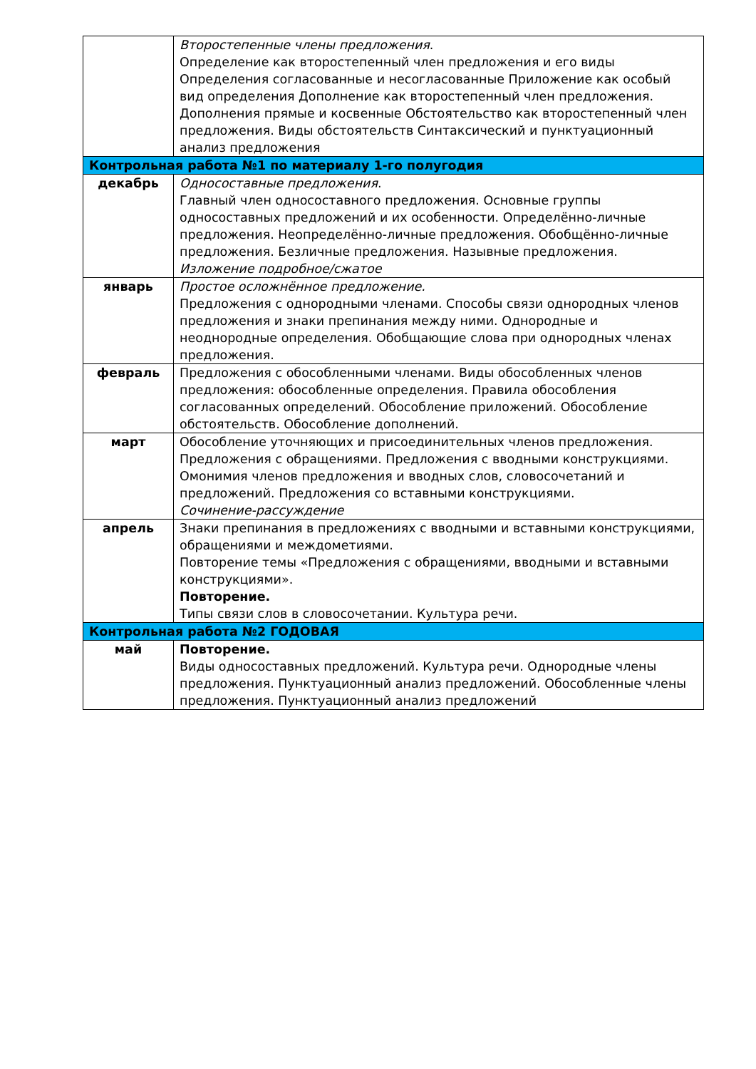| | Второстепенные члены предложения . Определение как второстепенный член предложения и его виды Определения согласованные и несогласованные Приложение как особый вид определения Дополнение как второстепенный член предложения. Дополнения прямые и косвенные Обстоятельство как второстепенный член предложения. Виды обстоятельств Синтаксический и пунктуационный анализ предложения |
| Контрольная работа №1 по материалу 1-го полугодия | |
| декабрь | Односоставные предложения . Главный член односоставного предложения. Основные группы односоставных предложений и их особенности. Определённо-личные предложения. Неопределённо-личные предложения. Обобщённо-личные предложения. Безличные предложения. Назывные предложения. Изложение подробное/сжатое |
| январь | Простое осложнённое предложение. Предложения с однородными членами. Способы связи однородных членов предложения и знаки препинания между ними. Однородные и неоднородные определения. Обобщающие слова при однородных членах предложения. |
| февраль | Предложения с обособленными членами. Виды обособленных членов предложения: обособленные определения. Правила обособления согласованных определений. Обособление приложений. Обособление обстоятельств. Обособление дополнений. |
| март | Обособление уточняющих и присоединительных членов предложения. Предложения с обращениями. Предложения с вводными конструкциями. Омонимия членов предложения и вводных слов, словосочетаний и предложений. Предложения со вставными конструкциями. Сочинение-рассуждение |
| апрель | Знаки препинания в предложениях с вводными и вставными конструкциями, обращениями и междометиями. Повторение темы «Предложения с обращениями, вводными и вставными конструкциями». Повторение. Типы связи слов в словосочетании. Культура речи. |
| Контрольная работа №2 ГОДОВАЯ | |
| май | Повторение. Виды односоставных предложений. Культура речи. Однородные члены предложения. Пунктуационный анализ предложений. Обособленные члены предложения. Пунктуационный анализ предложений |